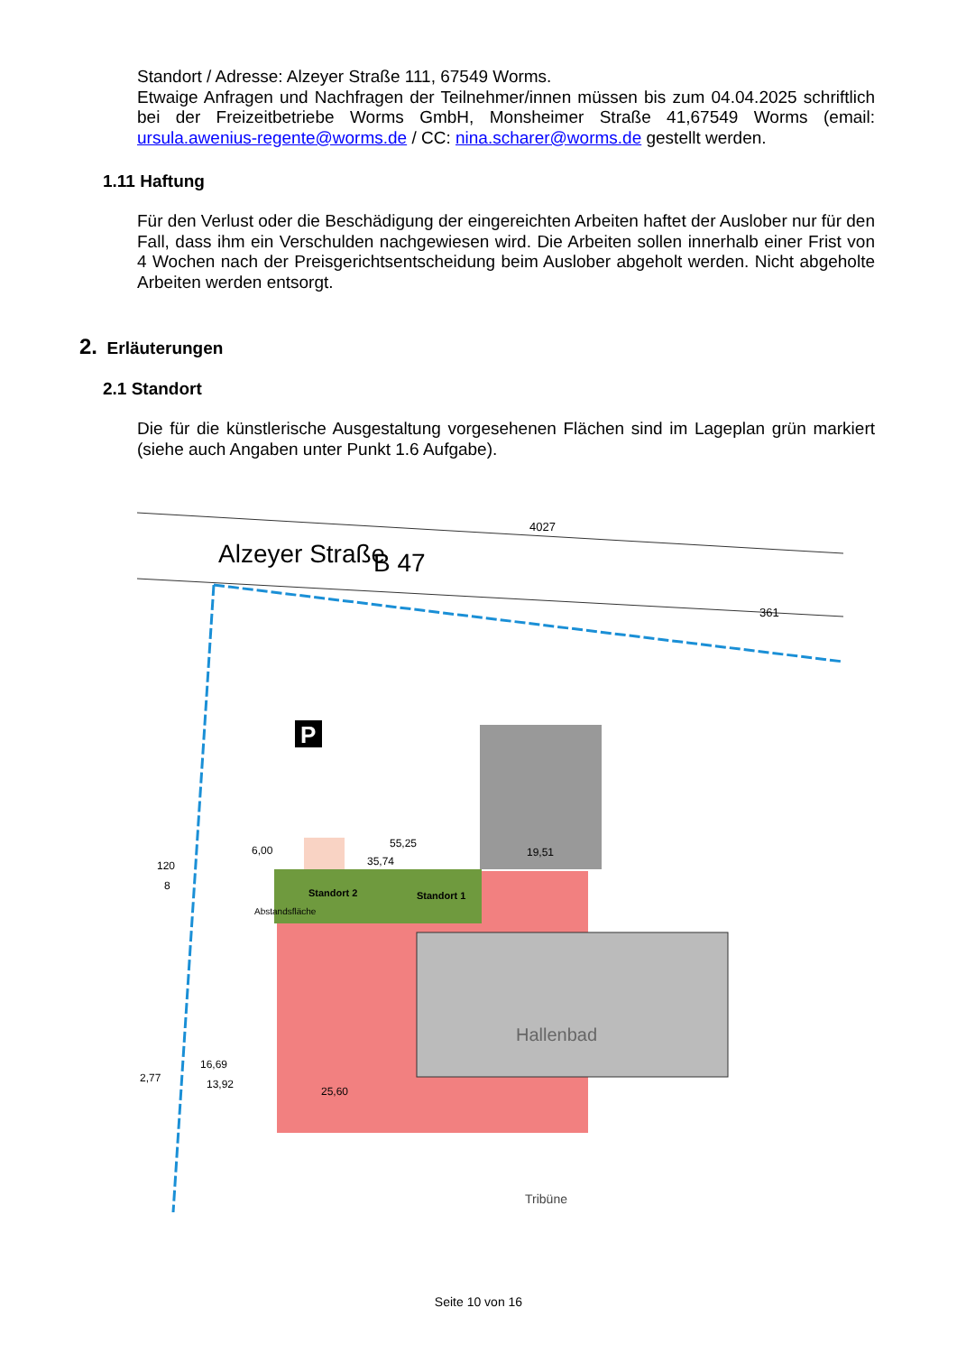Standort / Adresse: Alzeyer Straße 111, 67549 Worms.
Etwaige Anfragen und Nachfragen der Teilnehmer/innen müssen bis zum 04.04.2025 schriftlich bei der Freizeitbetriebe Worms GmbH, Monsheimer Straße 41,67549 Worms (email: ursula.awenius-regente@worms.de / CC: nina.scharer@worms.de gestellt werden.
1.11 Haftung
Für den Verlust oder die Beschädigung der eingereichten Arbeiten haftet der Auslober nur für den Fall, dass ihm ein Verschulden nachgewiesen wird. Die Arbeiten sollen innerhalb einer Frist von 4 Wochen nach der Preisgerichtsentscheidung beim Auslober abgeholt werden. Nicht abgeholte Arbeiten werden entsorgt.
2. Erläuterungen
2.1 Standort
Die für die künstlerische Ausgestaltung vorgesehenen Flächen sind im Lageplan grün markiert (siehe auch Angaben unter Punkt 1.6 Aufgabe).
Alzeyer Straße
B 47
Standort 2
Standort 1
Hallenbad
Tribüne
P
55,25
35,74
6,00
19,51
16,69
13,92
25,60
2,77
120
8
4027
361
Abstandsfläche
Seite 10 von 16